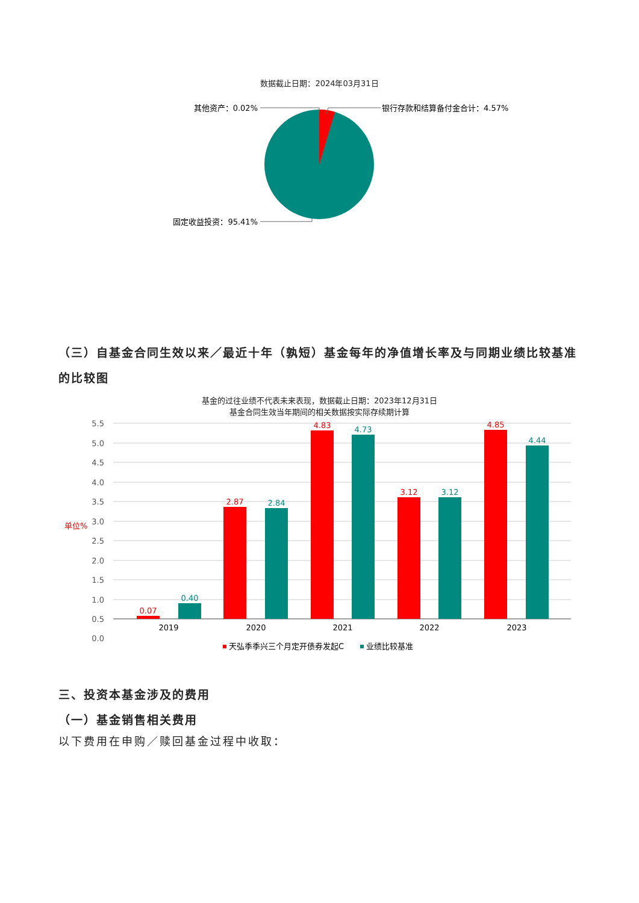数据截止日期：2024年03月31日
其他资产：0.02%
银行存款和结算备付金合计：4.57%
固定收益投资：95.41%
（三）自基金合同生效以来／最近十年（孰短）基金每年的净值增长率及与同期业绩比较基准的比较图
基金的过往业绩不代表未来表现，数据截止日期：2023年12月31日
基金合同生效当年期间的相关数据按实际存续期计算
5.5
5.0
4.5
4.0
3.5
3.0
2.5
2.0
1.5
1.0
0.5
0.0
单位%
0.07
2.87
4.83
3.12
4.85
0.40
2.84
4.73
3.12
4.44
2019
2020
2021
2022
2023
天弘季季兴三个月定开债券发起C
业绩比较基准
三、投资本基金涉及的费用
（一）基金销售相关费用
以下费用在申购／赎回基金过程中收取：